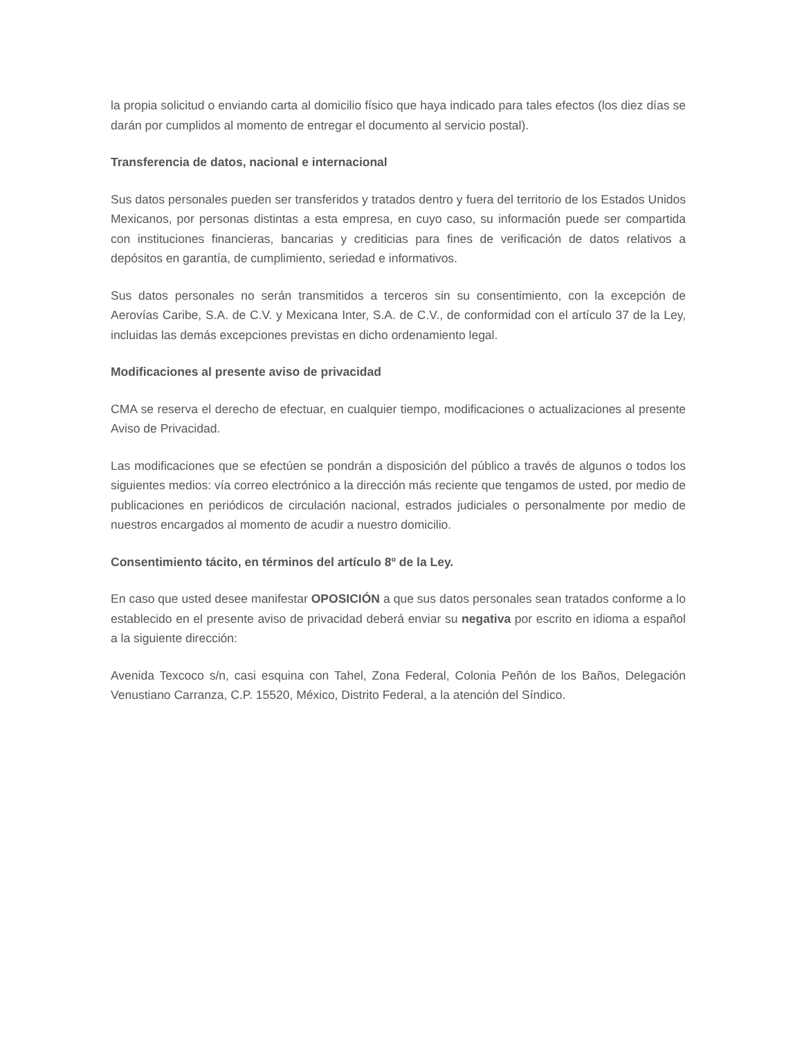la propia solicitud o enviando carta al domicilio físico que haya indicado para tales efectos (los diez días se darán por cumplidos al momento de entregar el documento al servicio postal).
Transferencia de datos, nacional e internacional
Sus datos personales pueden ser transferidos y tratados dentro y fuera del territorio de los Estados Unidos Mexicanos, por personas distintas a esta empresa, en cuyo caso, su información puede ser compartida con instituciones financieras, bancarias y crediticias para fines de verificación de datos relativos a depósitos en garantía, de cumplimiento, seriedad e informativos.
Sus datos personales no serán transmitidos a terceros sin su consentimiento, con la excepción de Aerovías Caribe, S.A. de C.V. y Mexicana Inter, S.A. de C.V., de conformidad con el artículo 37 de la Ley, incluidas las demás excepciones previstas en dicho ordenamiento legal.
Modificaciones al presente aviso de privacidad
CMA se reserva el derecho de efectuar, en cualquier tiempo, modificaciones o actualizaciones al presente Aviso de Privacidad.
Las modificaciones que se efectúen se pondrán a disposición del público a través de algunos o todos los siguientes medios: vía correo electrónico a la dirección más reciente que tengamos de usted, por medio de publicaciones en periódicos de circulación nacional, estrados judiciales o personalmente por medio de nuestros encargados al momento de acudir a nuestro domicilio.
Consentimiento tácito, en términos del artículo 8º de la Ley.
En caso que usted desee manifestar OPOSICIÓN a que sus datos personales sean tratados conforme a lo establecido en el presente aviso de privacidad deberá enviar su negativa por escrito en idioma a español a la siguiente dirección:
Avenida Texcoco s/n, casi esquina con Tahel, Zona Federal, Colonia Peñón de los Baños, Delegación Venustiano Carranza, C.P. 15520, México, Distrito Federal, a la atención del Síndico.